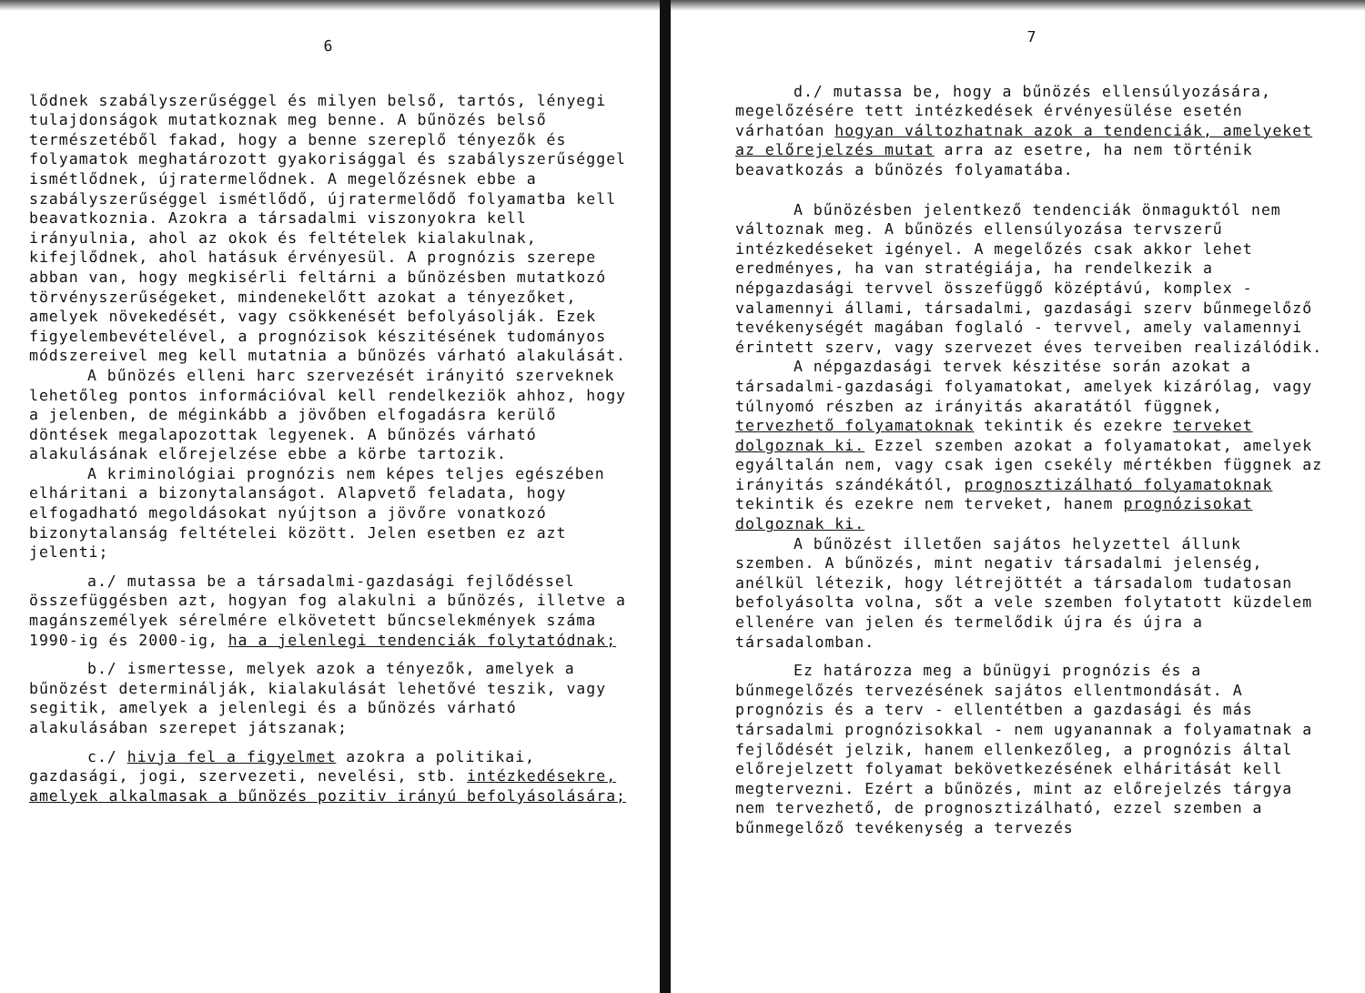6
lődnek szabályszerűséggel és milyen belső, tartós, lényegi tulajdonságok mutatkoznak meg benne. A bűnözés belső természetéből fakad, hogy a benne szereplő tényezők és folyamatok meghatározott gyakorisággal és szabályszerűséggel ismétlődnek, újratermelődnek. A megelőzésnek ebbe a szabályszerűséggel ismétlődő, újratermelődő folyamatba kell beavatkoznia. Azokra a társadalmi viszonyokra kell irányulnia, ahol az okok és feltételek kialakulnak, kifejlődnek, ahol hatásuk érvényesül. A prognózis szerepe abban van, hogy megkisérli feltárni a bűnözésben mutatkozó törvényszerűségeket, mindenekelőtt azokat a tényezőket, amelyek növekedését, vagy csökkenését befolyásolják. Ezek figyelembevételével, a prognózisok készitésének tudományos módszereivel meg kell mutatnia a bűnözés várható alakulását.
A bűnözés elleni harc szervezését irányitó szerveknek lehetőleg pontos információval kell rendelkeziök ahhoz, hogy a jelenben, de méginkább a jövőben elfogadásra kerülő döntések megalapozottak legyenek. A bűnözés várható alakulásának előrejelzése ebbe a körbe tartozik.
A kriminológiai prognózis nem képes teljes egészében elháritani a bizonytalanságot. Alapvető feladata, hogy elfogadható megoldásokat nyújtson a jövőre vonatkozó bizonytalanság feltételei között. Jelen esetben ez azt jelenti;
a./ mutassa be a társadalmi-gazdasági fejlődéssel összefüggésben azt, hogyan fog alakulni a bűnözés, illetve a magánszemélyek sérelmére elkövetett bűncselekmények száma 1990-ig és 2000-ig, ha a jelenlegi tendenciák folytatódnak;
b./ ismertesse, melyek azok a tényezők, amelyek a bűnözést determinálják, kialakulását lehetővé teszik, vagy segitik, amelyek a jelenlegi és a bűnözés várható alakulásában szerepet játszanak;
c./ hivja fel a figyelmet azokra a politikai, gazdasági, jogi, szervezeti, nevelési, stb. intézkedésekre, amelyek alkalmasak a bűnözés pozitiv irányú befolyásolására;
7
d./ mutassa be, hogy a bűnözés ellensúlyozására, megelőzésére tett intézkedések érvényesülése esetén várhatóan hogyan változhatnak azok a tendenciák, amelyeket az előrejelzés mutat arra az esetre, ha nem történik beavatkozás a bűnözés folyamatába.
A bűnözésben jelentkező tendenciák önmaguktól nem változnak meg. A bűnözés ellensúlyozása tervszerű intézkedéseket igényel. A megelőzés csak akkor lehet eredményes, ha van stratégiája, ha rendelkezik a népgazdasági tervvel összefüggő középtávú, komplex - valamennyi állami, társadalmi, gazdasági szerv bűnmegelőző tevékenységét magában foglaló - tervvel, amely valamennyi érintett szerv, vagy szervezet éves terveiben realizálódik.
A népgazdasági tervek készitése során azokat a társadalmi-gazdasági folyamatokat, amelyek kizárólag, vagy túlnyomó részben az irányitás akaratától függnek, tervezhető folyamatoknak tekintik és ezekre terveket dolgoznak ki. Ezzel szemben azokat a folyamatokat, amelyek egyáltalán nem, vagy csak igen csekély mértékben függnek az irányitás szándékától, prognosztizálható folyamatoknak tekintik és ezekre nem terveket, hanem prognózisokat dolgoznak ki.
A bűnözést illetően sajátos helyzettel állunk szemben. A bűnözés, mint negativ társadalmi jelenség, anélkül létezik, hogy létrejöttét a társadalom tudatosan befolyásolta volna, sőt a vele szemben folytatott küzdelem ellenére van jelen és termelődik újra és újra a társadalomban.
Ez határozza meg a bűnügyi prognózis és a bűnmegelőzés tervezésének sajátos ellentmondását. A prognózis és a terv - ellentétben a gazdasági és más társadalmi prognózisokkal - nem ugyanannak a folyamatnak a fejlődését jelzik, hanem ellenkezőleg, a prognózis által előrejelzett folyamat bekövetkezésének elháritását kell megtervezni. Ezért a bűnözés, mint az előrejelzés tárgya nem tervezhető, de prognosztizálható, ezzel szemben a bűnmegelőző tevékenység a tervezés